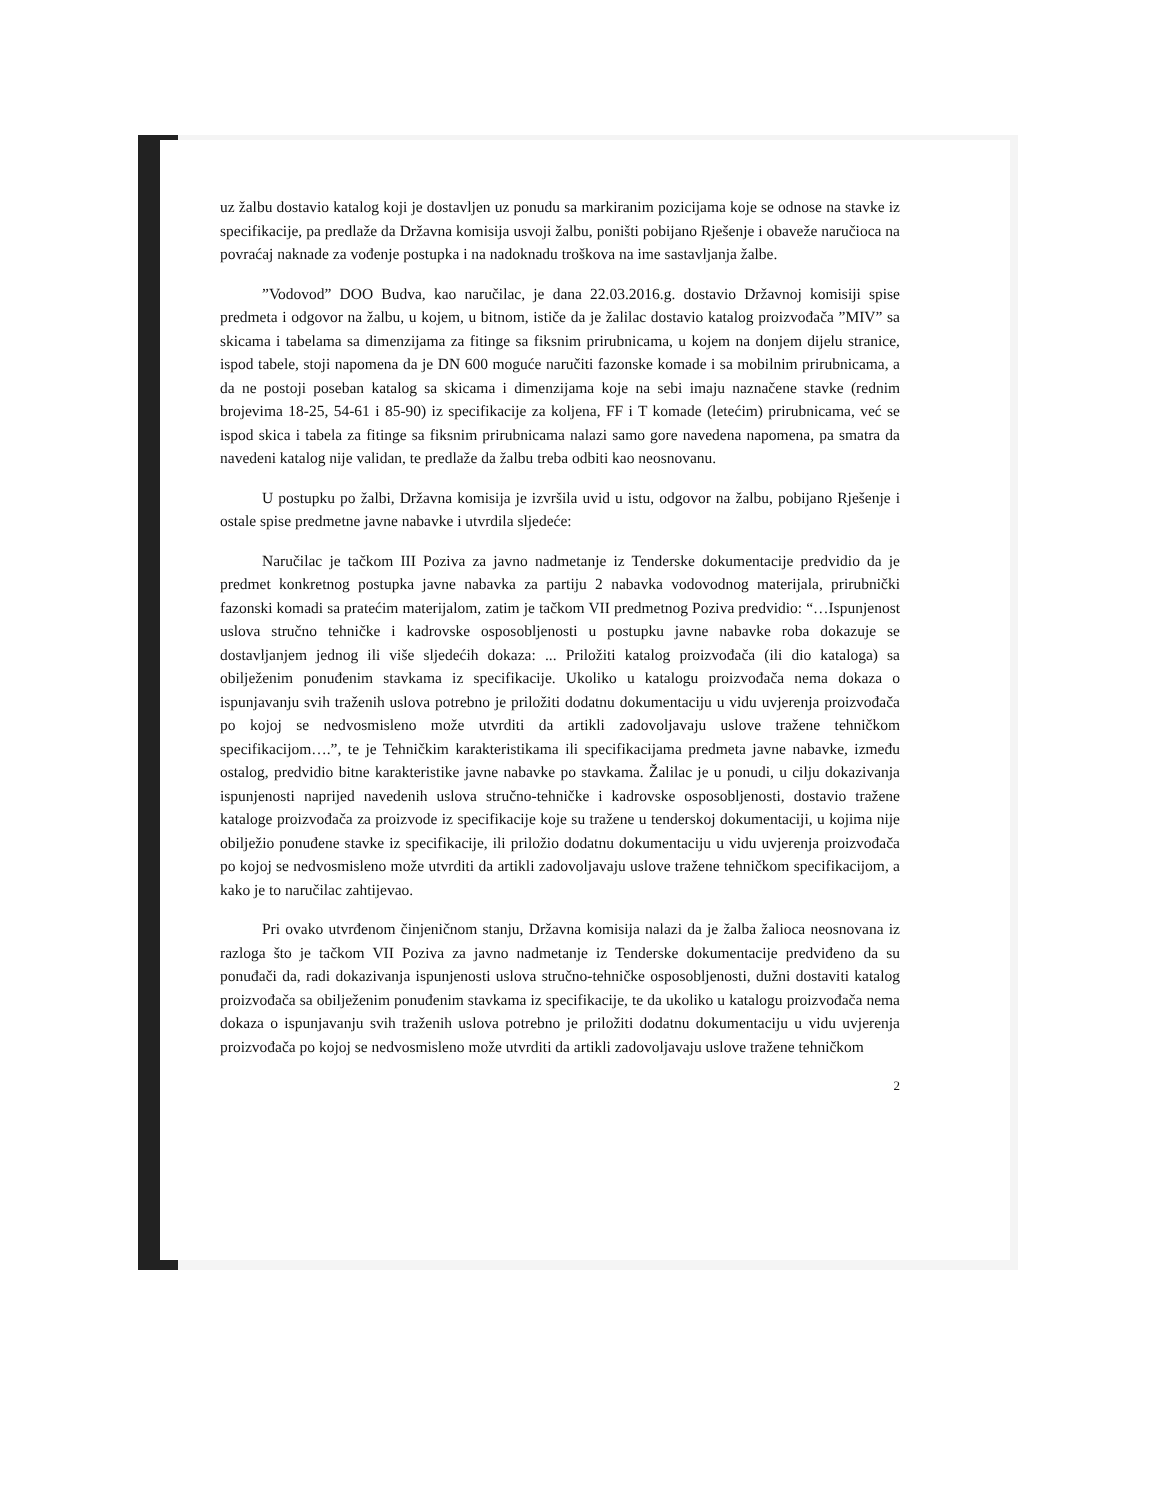uz žalbu dostavio katalog koji je dostavljen uz ponudu sa markiranim pozicijama koje se odnose na stavke iz specifikacije, pa predlaže da Državna komisija usvoji žalbu, poništi pobijano Rješenje i obaveže naručioca na povraćaj naknade za vođenje postupka i na nadoknadu troškova na ime sastavljanja žalbe.
”Vodovod” DOO Budva, kao naručilac, je dana 22.03.2016.g. dostavio Državnoj komisiji spise predmeta i odgovor na žalbu, u kojem, u bitnom, ističe da je žalilac dostavio katalog proizvođača ”MIV” sa skicama i tabelama sa dimenzijama za fitinge sa fiksnim prirubnicama, u kojem na donjem dijelu stranice, ispod tabele, stoji napomena da je DN 600 moguće naručiti fazonske komade i sa mobilnim prirubnicama, a da ne postoji poseban katalog sa skicama i dimenzijama koje na sebi imaju naznačene stavke (rednim brojevima 18-25, 54-61 i 85-90) iz specifikacije za koljena, FF i T komade (letećim) prirubnicama, već se ispod skica i tabela za fitinge sa fiksnim prirubnicama nalazi samo gore navedena napomena, pa smatra da navedeni katalog nije validan, te predlaže da žalbu treba odbiti kao neosnovanu.
U postupku po žalbi, Državna komisija je izvršila uvid u istu, odgovor na žalbu, pobijano Rješenje i ostale spise predmetne javne nabavke i utvrdila sljedeće:
Naručilac je tačkom III Poziva za javno nadmetanje iz Tenderske dokumentacije predvidio da je predmet konkretnog postupka javne nabavka za partiju 2 nabavka vodovodnog materijala, prirubnički fazonski komadi sa pratećim materijalom, zatim je tačkom VII predmetnog Poziva predvidio: “…Ispunjenost uslova stručno tehničke i kadrovske osposobljenosti u postupku javne nabavke roba dokazuje se dostavljanjem jednog ili više sljedećih dokaza: ... Priložiti katalog proizvođača (ili dio kataloga) sa obilježenim ponuđenim stavkama iz specifikacije. Ukoliko u katalogu proizvođača nema dokaza o ispunjavanju svih traženih uslova potrebno je priložiti dodatnu dokumentaciju u vidu uvjerenja proizvođača po kojoj se nedvosmisleno može utvrditi da artikli zadovoljavaju uslove tražene tehničkom specifikacijom….”, te je Tehničkim karakteristikama ili specifikacijama predmeta javne nabavke, između ostalog, predvidio bitne karakteristike javne nabavke po stavkama. Žalilac je u ponudi, u cilju dokazivanja ispunjenosti naprijed navedenih uslova stručno-tehničke i kadrovske osposobljenosti, dostavio tražene kataloge proizvođača za proizvode iz specifikacije koje su tražene u tenderskoj dokumentaciji, u kojima nije obilježio ponuđene stavke iz specifikacije, ili priložio dodatnu dokumentaciju u vidu uvjerenja proizvođača po kojoj se nedvosmisleno može utvrditi da artikli zadovoljavaju uslove tražene tehničkom specifikacijom, a kako je to naručilac zahtijevao.
Pri ovako utvrđenom činjeničnom stanju, Državna komisija nalazi da je žalba žalioca neosnovana iz razloga što je tačkom VII Poziva za javno nadmetanje iz Tenderske dokumentacije predviđeno da su ponuđači da, radi dokazivanja ispunjenosti uslova stručno-tehničke osposobljenosti, dužni dostaviti katalog proizvođača sa obilježenim ponuđenim stavkama iz specifikacije, te da ukoliko u katalogu proizvođača nema dokaza o ispunjavanju svih traženih uslova potrebno je priložiti dodatnu dokumentaciju u vidu uvjerenja proizvođača po kojoj se nedvosmisleno može utvrditi da artikli zadovoljavaju uslove tražene tehničkom
2